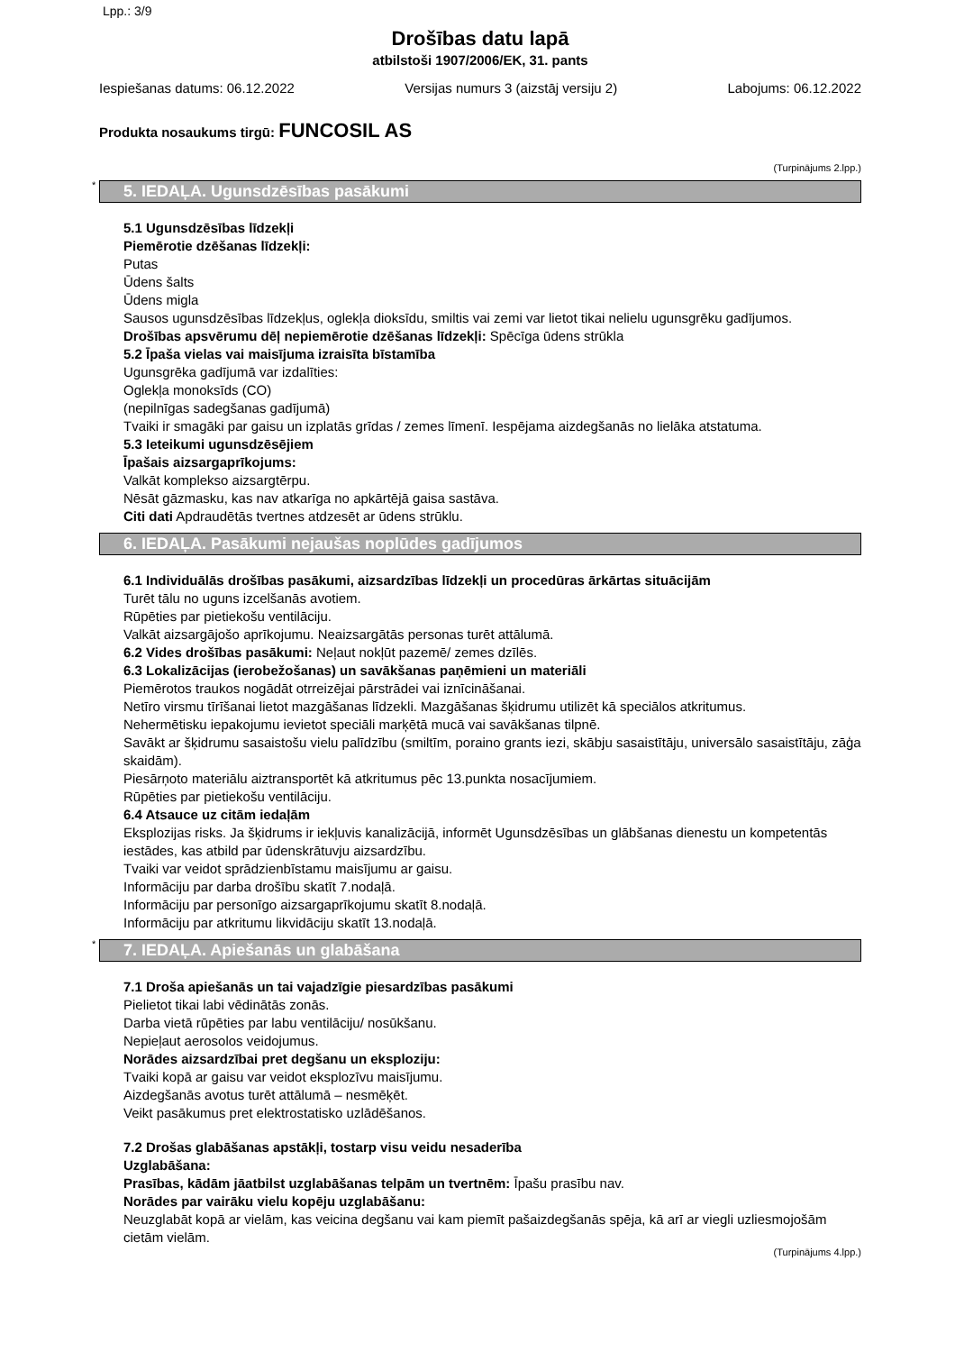Lpp.: 3/9
Drošības datu lapā
atbilstoši 1907/2006/EK, 31. pants
Iespiešanas datums: 06.12.2022 Versijas numurs 3 (aizstāj versiju 2) Labojums: 06.12.2022
Produkta nosaukums tirgū: FUNCOSIL AS
(Turpinājums 2.lpp.)
* 5. IEDAĻA. Ugunsdzēsības pasākumi
5.1 Ugunsdzēsības līdzekļi
Piemērotie dzēšanas līdzekļi:
Putas
Ūdens šalts
Ūdens migla
Sausos ugunsdzēsības līdzekļus, oglekļa dioksīdu, smiltis vai zemi var lietot tikai nelielu ugunsgrēku gadījumos.
Drošības apsvērumu dēļ nepiemērotie dzēšanas līdzekļi: Spēcīga ūdens strūkla
5.2 Īpaša vielas vai maisījuma izraisīta bīstamība
Ugunsgrēka gadījumā var izdalīties:
Oglekļa monoksīds (CO)
(nepilnīgas sadegšanas gadījumā)
Tvaiki ir smagāki par gaisu un izplatās grīdas / zemes līmenī. Iespējama aizdegšanās no lielāka atstatuma.
5.3 Ieteikumi ugunsdzēsējiem
Īpašais aizsargaprīkojums:
Valkāt komplekso aizsargtērpu.
Nēsāt gāzmasku, kas nav atkarīga no apkārtējā gaisa sastāva.
Citi dati Apdraudētās tvertnes atdzesēt ar ūdens strūklu.
6. IEDAĻA. Pasākumi nejaušas noplūdes gadījumos
6.1 Individuālās drošības pasākumi, aizsardzības līdzekļi un procedūras ārkārtas situācijām
Turēt tālu no uguns izcelšanās avotiem.
Rūpēties par pietiekošu ventilāciju.
Valkāt aizsargājošo aprīkojumu. Neaizsargātās personas turēt attālumā.
6.2 Vides drošības pasākumi: Neļaut nokļūt pazemē/ zemes dzīlēs.
6.3 Lokalizācijas (ierobežošanas) un savākšanas paņēmieni un materiāli
Piemērotos traukos nogādāt otrreizējai pārstrādei vai iznīcināšanai.
Netīro virsmu tīrīšanai lietot mazgāšanas līdzekli. Mazgāšanas šķidrumu utilizēt kā speciālos atkritumus.
Nehermētisku iepakojumu ievietot speciāli marķētā mucā vai savākšanas tilpnē.
Savākt ar šķidrumu sasaistošu vielu palīdzību (smiltīm, poraino grants iezi, skābju sasaistītāju, universālo sasaistītāju, zāģa skaidām).
Piesārņoto materiālu aiztransportēt kā atkritumus pēc 13.punkta nosacījumiem.
Rūpēties par pietiekošu ventilāciju.
6.4 Atsauce uz citām iedaļām
Eksplozijas risks. Ja šķidrums ir iekļuvis kanalizācijā, informēt Ugunsdzēsības un glābšanas dienestu un kompetentās iestādes, kas atbild par ūdenskrātuvju aizsardzību.
Tvaiki var veidot sprādzienbīstamu maisījumu ar gaisu.
Informāciju par darba drošību skatīt 7.nodaļā.
Informāciju par personīgo aizsargaprīkojumu skatīt 8.nodaļā.
Informāciju par atkritumu likvidāciju skatīt 13.nodaļā.
* 7. IEDAĻA. Apiešanās un glabāšana
7.1 Droša apiešanās un tai vajadzīgie piesardzības pasākumi
Pielietot tikai labi vēdinātās zonās.
Darba vietā rūpēties par labu ventilāciju/ nosūkšanu.
Nepieļaut aerosolos veidojumus.
Norādes aizsardzībai pret degšanu un eksploziju:
Tvaiki kopā ar gaisu var veidot eksplozīvu maisījumu.
Aizdegšanās avotus turēt attālumā – nesmēķēt.
Veikt pasākumus pret elektrostatisko uzlādēšanos.
7.2 Drošas glabāšanas apstākļi, tostarp visu veidu nesaderība
Uzglabāšana:
Prasības, kādām jāatbilst uzglabāšanas telpām un tvertnēm: Īpašu prasību nav.
Norādes par vairāku vielu kopēju uzglabāšanu:
Neuzglabāt kopā ar vielām, kas veicina degšanu vai kam piemīt pašaizdegšanās spēja, kā arī ar viegli uzliesmojošām cietām vielām.
(Turpinājums 4.lpp.)